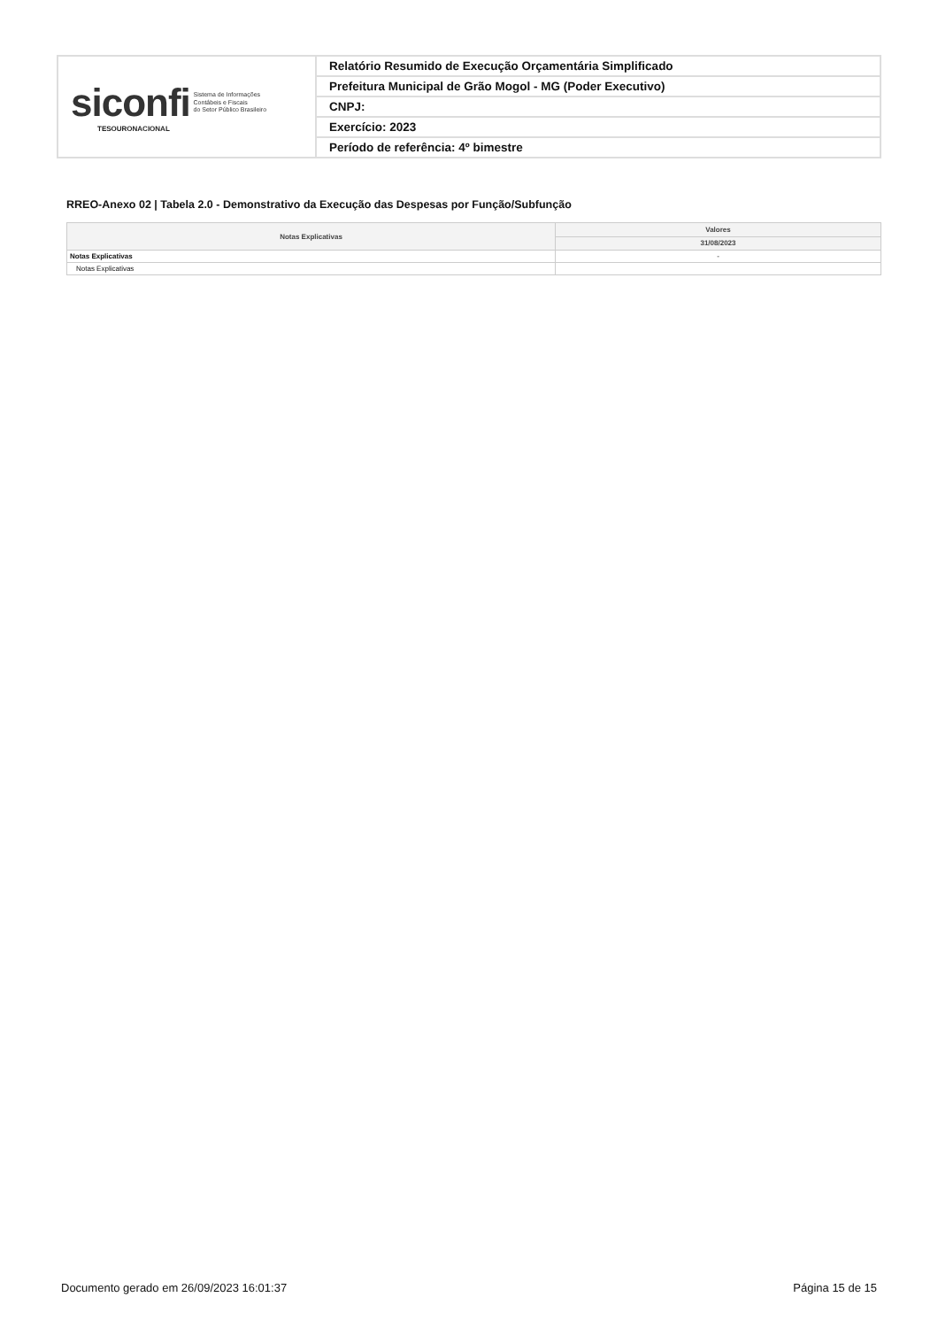| siconfi Sistema de Informações Contábeis e Fiscais do Setor Público Brasileiro TESOURONACIONAL | Relatório Resumido de Execução Orçamentária Simplificado |
| | Prefeitura Municipal de Grão Mogol - MG (Poder Executivo) |
| | CNPJ: |
| | Exercício: 2023 |
| | Período de referência: 4º bimestre |
RREO-Anexo 02 | Tabela 2.0 - Demonstrativo da Execução das Despesas por Função/Subfunção
| Notas Explicativas | Valores |
| --- | --- |
| | 31/08/2023 |
| Notas Explicativas | - |
| Notas Explicativas | |
Documento gerado em 26/09/2023 16:01:37 Página 15 de 15